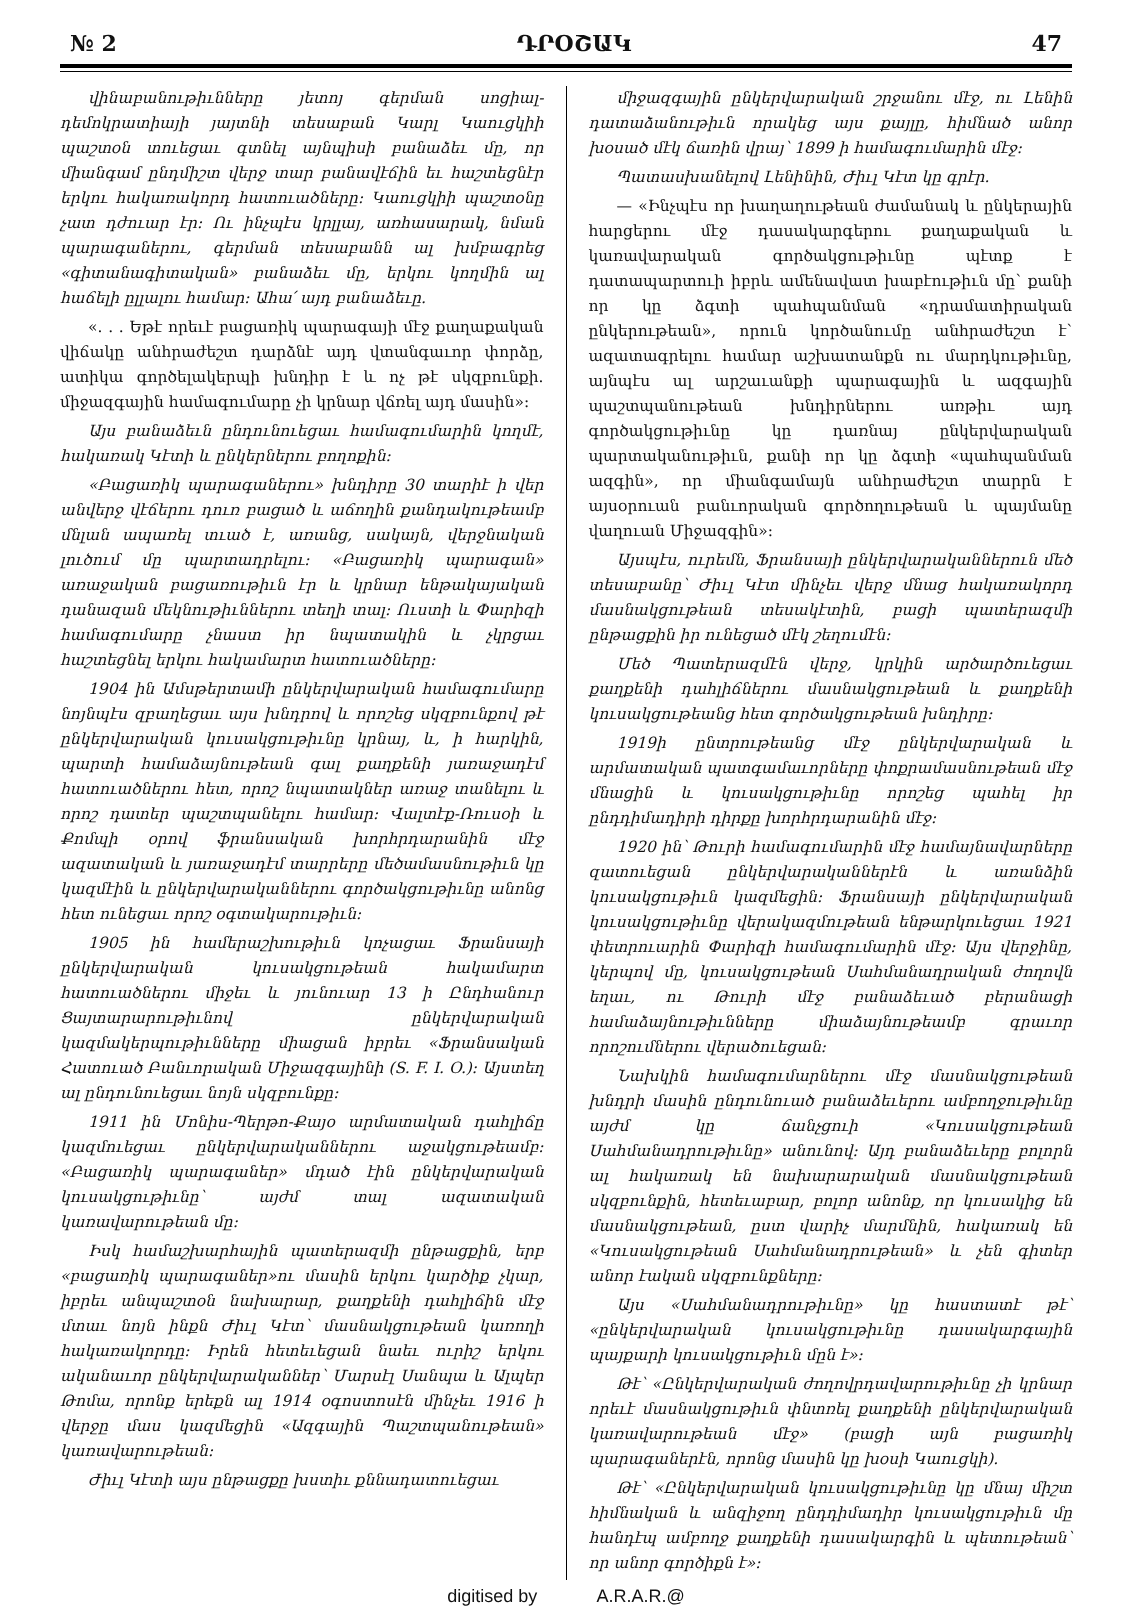№ 2 ԴՐՕՇԱԿ 47
վինաբանութիւնները յետոյ գերման սոցիալ-դեմոկրատիայի յայտնի տեսաբան Կարլ Կաուցկիի պաշտօն տուեցաւ գտնել այնպիսի բանաձեւ մը, որ միանգամ ընդմիշտ վերջ տար բանավէճին եւ հաշտեցնէր երկու հակառակորդ հատուածները: Կաուցկիի պաշտօնը չատ դժուար էր: Ու ինչպէս կրլլայ, առհասարակ, նման պարագաներու, գերման տեսաբանն ալ խմբագրեց «գիտանագիտական» բանաձեւ մը, երկու կողմին ալ հաճելի ըլլալու համար: Ահա՛ այդ բանաձեւը.
«. . . Եթէ որեւէ բացառիկ պարագայի մէջ քաղաքական վիճակը անհրաժեշտ դարձնէ այդ վտանգաւոր փորձը, ատիկա գործելակերպի խնդիր է և ոչ թէ սկզբունքի. միջազգային համագումարը չի կրնար վճռել այդ մասին»:
Այս բանաձեւն ընդունուեցաւ համագումարին կողմէ, հակառակ Կէտի և ընկերներու բողոքին:
«Բացառիկ պարագաներու» խնդիրը 30 տարիէ ի վեր անվերջ վէճերու դուռ բացած և աճողին քանդակութեամբ մնլան ապառել տւած է, առանց, սակայն, վերջնական լուծում մը պարտադրելու: «Բացառիկ պարագան» առաջական բացառութիւն էր և կրնար ենթակայական դանազան մեկնութիւններու տեղի տալ: Ուստի և Փարիզի համագումարը չնաստ իր նպատակին և չկրցաւ հաշտեցնել երկու հակամարտ հատուածները:
1904 ին Ամսթերտամի ընկերվարական համագումարը նոյնպէս զբաղեցաւ այս խնդրով և որոշեց սկզբունքով թէ ընկերվարական կուսակցութիւնը կրնայ, և, ի հարկին, պարտի համաձայնութեան գալ քաղքենի յառաջադէմ հատուածներու հետ, որոշ նպատակներ առաջ տանելու և որոշ դատեր պաշտպանելու համար: Վալտէք-Ռուսօի և Քոմպի օրով ֆրանսական խորհրդարանին մէջ ազատական և յառաջադէմ տարրերը մեծամասնութիւն կը կազմէին և ընկերվարականներու գործակցութիւնը անոնց հետ ունեցաւ որոշ օգտակարութիւն:
1905 ին համերաշխութիւն կոչացաւ Ֆրանսայի ընկերվարական կուսակցութեան հակամարտ հատուածներու միջեւ և յունուար 13 ի Ընդհանուր Ցայտարարութիւնով ընկերվարական կազմակերպութիւնները միացան իբրեւ «Ֆրանսական Հատուած Բանւորական Միջազգայինի (S. F. I. O.): Այստեղ ալ ընդունուեցաւ նոյն սկզբունքը:
1911 ին Մոնիս-Պերթո-Քայօ արմատական դահլիճը կազմուեցաւ ընկերվարականներու աջակցութեամբ: «Բացառիկ պարագաներ» մդած էին ընկերվարական կուսակցութիւնը՝ այժմ տալ ազատական կառավարութեան մը:
Իսկ համաշխարհային պատերազմի ընթացքին, երբ «բացառիկ պարագաներ»ու մասին երկու կարծիք չկար, իբրեւ անպաշտօն նախարար, քաղքենի դահլիճին մէջ մտաւ նոյն ինքն Ժիւլ Կէտ՝ մասնակցութեան կառողի հակառակորդը: Իրեն հետեւեցան նաեւ ուրիշ երկու ականաւոր ընկերվարականներ՝ Մարսէլ Սանպա և Ալպեր Թոմա, որոնք երեքն ալ 1914 օգոստոսէն մինչեւ 1916 ի վերջը մաս կազմեցին «Ազգային Պաշտպանութեան» կառավարութեան:
Ժիւլ Կէտի այս ընթացքը խստիւ քննադատուեցաւ
միջազգային ընկերվարական շրջանու մէջ, ու Լենին դատաձանութիւն որակեց այս քայլը, հիմնած անոր խօսած մէկ ճառին վրայ՝ 1899 ի համագումարին մէջ:
Պատասխանելով Լենինին, Ժիւլ Կէտ կը գրէր.
— «Ինչպէս որ խաղաղութեան ժամանակ և ընկերային հարցերու մէջ դասակարգերու քաղաքական և կառավարական գործակցութիւնը պէտք է դատապարտուի իբրև ամենավատ խաբէութիւն մը՝ քանի որ կը ձգտի պահպանման «դրամատիրական ընկերութեան», որուն կործանումը անհրաժեշտ է՝ ազատագրելու համար աշխատանքն ու մարդկութիւնը, այնպէս ալ արշաւանքի պարագային և ազգային պաշտպանութեան խնդիրներու առթիւ այդ գործակցութիւնը կը դառնայ ընկերվարական պարտականութիւն, քանի որ կը ձգտի «պահպանման ազգին», որ միանգամայն անհրաժեշտ տարրն է այսօրուան բանւորական գործողութեան և պայմանը վաղուան Միջազգին»:
Այսպէս, ուրեմն, Ֆրանսայի ընկերվարականներուն մեծ տեսաբանը՝ Ժիւլ Կէտ մինչեւ վերջ մնաց հակառակորդ մասնակցութեան տեսակէտին, բացի պատերազմի ընթացքին իր ունեցած մէկ շեղումէն:
Մեծ Պատերազմէն վերջ, կրկին արծարծուեցաւ քաղքենի դահլիճներու մասնակցութեան և քաղքենի կուսակցութեանց հետ գործակցութեան խնդիրը:
1919ի ընտրութեանց մէջ ընկերվարական և արմատական պատգամաւորները փոքրամասնութեան մէջ մնացին և կուսակցութիւնը որոշեց պահել իր ընդդիմադիրի դիրքը խորհրդարանին մէջ:
1920 ին՝ Թուրի համագումարին մէջ համայնավարները զատուեցան ընկերվարականներէն և առանձին կուսակցութիւն կազմեցին: Ֆրանսայի ընկերվարական կուսակցութիւնը վերակազմութեան ենթարկուեցաւ 1921 փետրուարին Փարիզի համագումարին մէջ: Այս վերջինը, կերպով մը, կուսակցութեան Սահմանադրական ժողովն եղաւ, ու Թուրի մէջ բանաձեւած բերանացի համաձայնութիւնները միաձայնութեամբ գրաւոր որոշումներու վերածուեցան:
Նախկին համագումարներու մէջ մասնակցութեան խնդրի մասին ընդունուած բանաձեւերու ամբողջութիւնը այժմ կը ճանչցուի «Կուսակցութեան Սահմանադրութիւնը» անունով: Այդ բանաձեւերը բոլորն ալ հակառակ են նախարարական մասնակցութեան սկզբունքին, հետեւաբար, բոլոր անոնք, որ կուսակից են մասնակցութեան, ըստ վարիչ մարմնին, հակառակ են «Կուսակցութեան Սահմանադրութեան» և չեն գիտեր անոր էական սկզբունքները:
Այս «Սահմանադրութիւնը» կը հաստատէ թէ՝ «ընկերվարական կուսակցութիւնը դասակարգային պայքարի կուսակցութիւն մըն է»:
Թէ՝ «Ընկերվարական ժողովրդավարութիւնը չի կրնար որեւէ մասնակցութիւն փնտռել քաղքենի ընկերվարական կառավարութեան մէջ» (բացի այն բացառիկ պարագաներէն, որոնց մասին կը խօսի Կաուցկի).
Թէ՝ «Ընկերվարական կուսակցութիւնը կը մնայ միշտ հիմնական և անզիջող ընդդիմադիր կուսակցութիւն մը հանդէպ ամբողջ քաղքենի դասակարգին և պետութեան՝ որ անոր գործիքն է»:
digitised by A.R.A.R.@